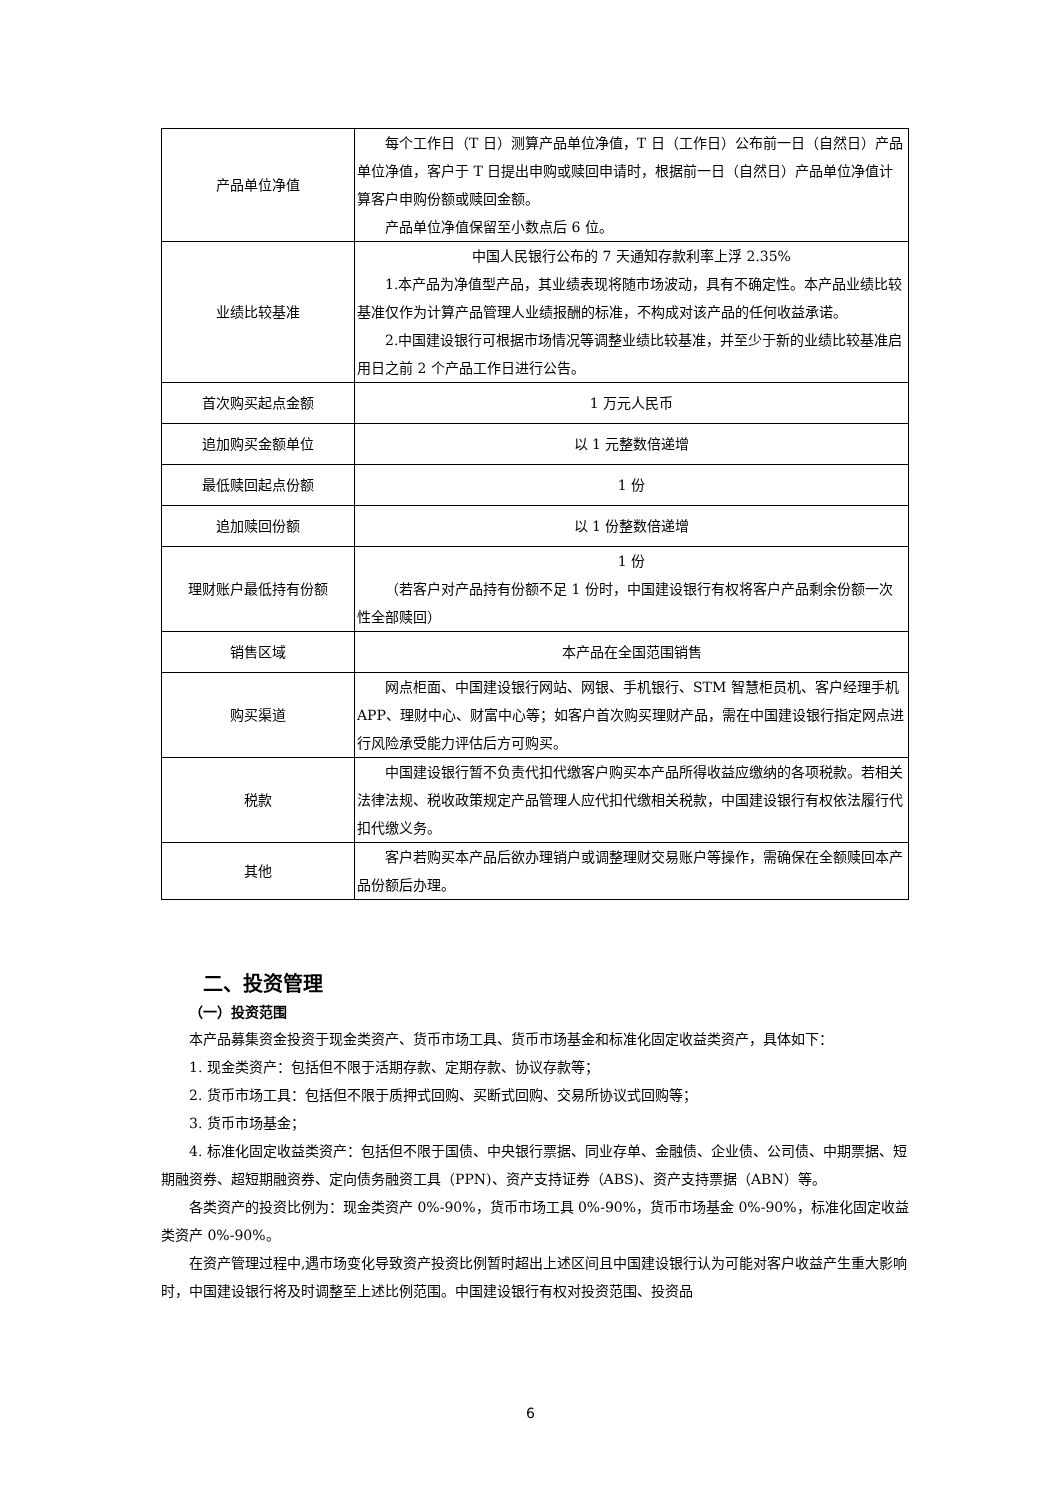| 产品单位净值 | 每个工作日（T 日）测算产品单位净值，T 日（工作日）公布前一日（自然日）产品单位净值，客户于 T 日提出申购或赎回申请时，根据前一日（自然日）产品单位净值计算客户申购份额或赎回金额。 产品单位净值保留至小数点后 6 位。 |
| 业绩比较基准 | 中国人民银行公布的 7 天通知存款利率上浮 2.35% 1.本产品为净值型产品，其业绩表现将随市场波动，具有不确定性。本产品业绩比较基准仅作为计算产品管理人业绩报酬的标准，不构成对该产品的任何收益承诺。 2.中国建设银行可根据市场情况等调整业绩比较基准，并至少于新的业绩比较基准启用日之前 2 个产品工作日进行公告。 |
| 首次购买起点金额 | 1 万元人民币 |
| 追加购买金额单位 | 以 1 元整数倍递增 |
| 最低赎回起点份额 | 1 份 |
| 追加赎回份额 | 以 1 份整数倍递增 |
| 理财账户最低持有份额 | 1 份 （若客户对产品持有份额不足 1 份时，中国建设银行有权将客户产品剩余份额一次性全部赎回） |
| 销售区域 | 本产品在全国范围销售 |
| 购买渠道 | 网点柜面、中国建设银行网站、网银、手机银行、STM 智慧柜员机、客户经理手机 APP、理财中心、财富中心等；如客户首次购买理财产品，需在中国建设银行指定网点进行风险承受能力评估后方可购买。 |
| 税款 | 中国建设银行暂不负责代扣代缴客户购买本产品所得收益应缴纳的各项税款。若相关法律法规、税收政策规定产品管理人应代扣代缴相关税款，中国建设银行有权依法履行代扣代缴义务。 |
| 其他 | 客户若购买本产品后欲办理销户或调整理财交易账户等操作，需确保在全额赎回本产品份额后办理。 |
二、投资管理
（一）投资范围
本产品募集资金投资于现金类资产、货币市场工具、货币市场基金和标准化固定收益类资产，具体如下：
1. 现金类资产：包括但不限于活期存款、定期存款、协议存款等；
2. 货币市场工具：包括但不限于质押式回购、买断式回购、交易所协议式回购等；
3. 货币市场基金；
4. 标准化固定收益类资产：包括但不限于国债、中央银行票据、同业存单、金融债、企业债、公司债、中期票据、短期融资券、超短期融资券、定向债务融资工具（PPN)、资产支持证券（ABS)、资产支持票据（ABN）等。
各类资产的投资比例为：现金类资产 0%-90%，货币市场工具 0%-90%，货币市场基金 0%-90%，标准化固定收益类资产 0%-90%。
在资产管理过程中,遇市场变化导致资产投资比例暂时超出上述区间且中国建设银行认为可能对客户收益产生重大影响时，中国建设银行将及时调整至上述比例范围。中国建设银行有权对投资范围、投资品
6